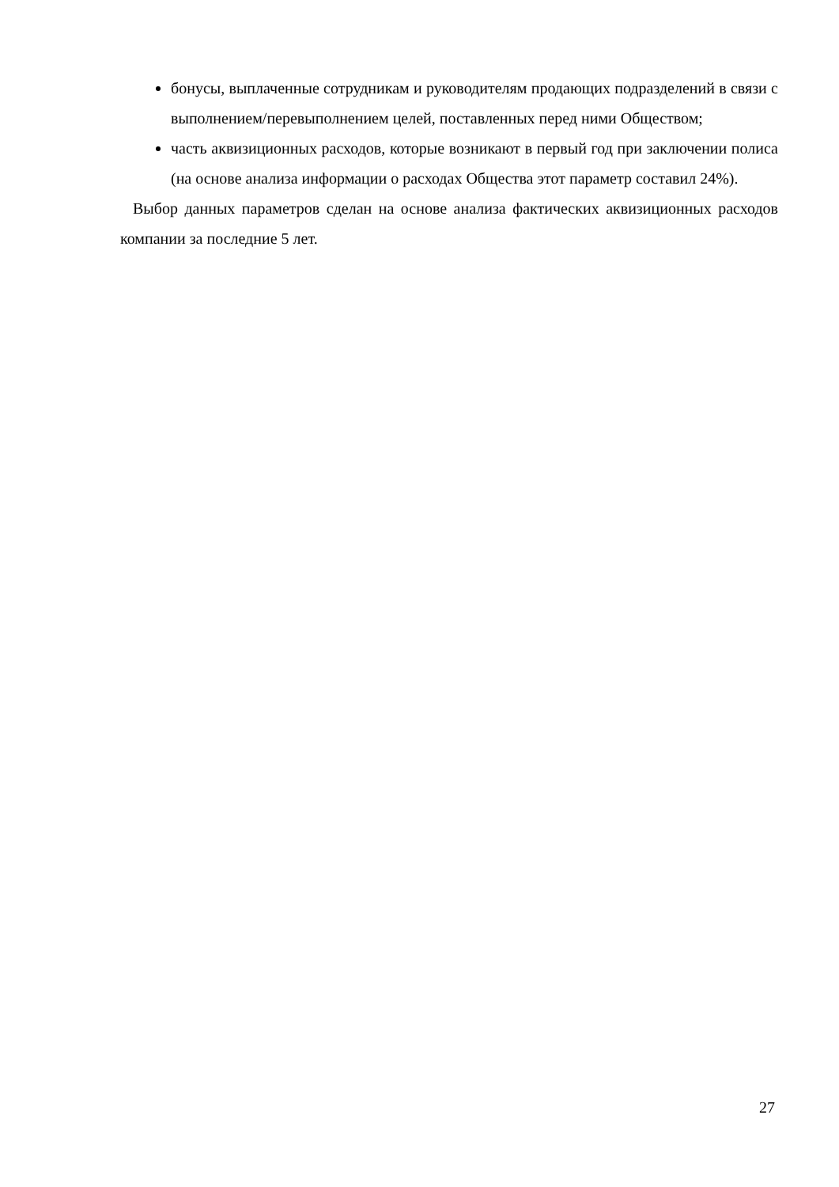бонусы, выплаченные сотрудникам и руководителям продающих подразделений в связи с выполнением/перевыполнением целей, поставленных перед ними Обществом;
часть аквизиционных расходов, которые возникают в первый год при заключении полиса (на основе анализа информации о расходах Общества этот параметр составил 24%).
Выбор данных параметров сделан на основе анализа фактических аквизиционных расходов компании за последние 5 лет.
27